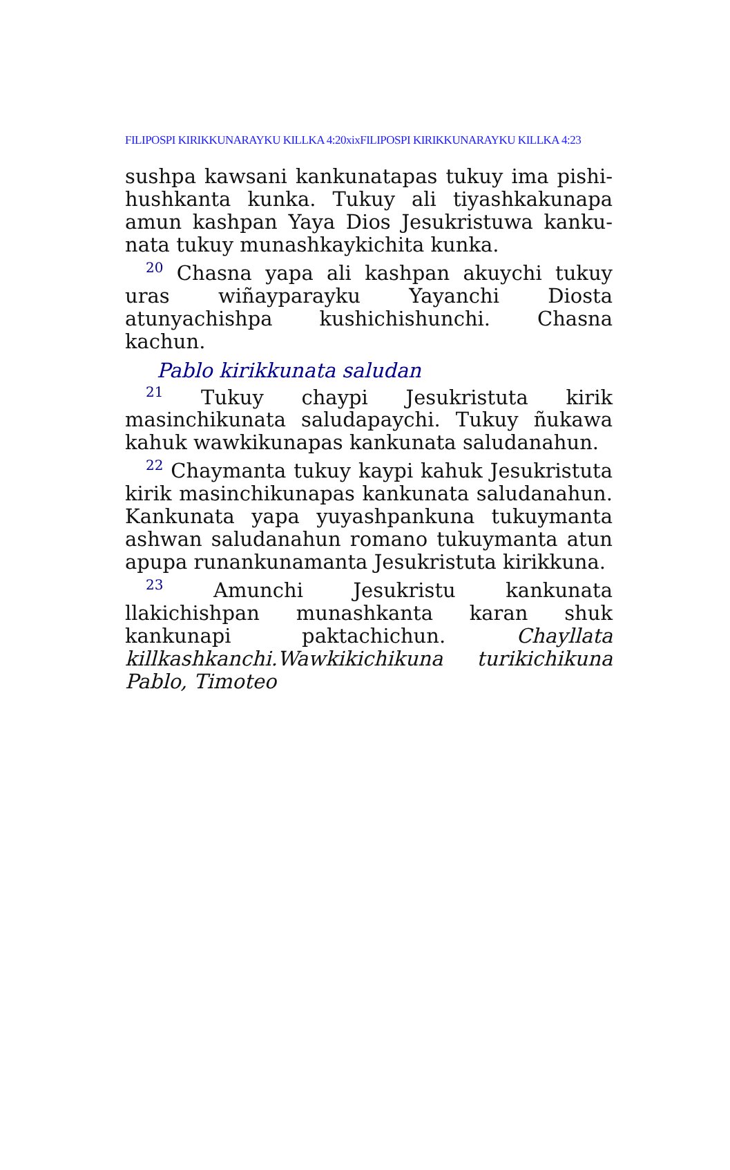FILIPOSPI KIRIKKUNARAYKU KILLKA 4:20xixFILIPOSPI KIRIKKUNARAYKU KILLKA 4:23
sushpa kawsani kankunatapas tukuy ima pishi-hushkanta kunka. Tukuy ali tiyashkakunapa amun kashpan Yaya Dios Jesukristuwa kanku-nata tukuy munashkaykichita kunka.
<sup>20</sup> Chasna yapa ali kashpan akuychi tukuy uras wiñayparayku Yayanchi Diosta atunyachishpa kushichishunchi. Chasna kachun.
Pablo kirikkunata saludan
<sup>21</sup> Tukuy chaypi Jesukristuta kirik masinchikunata saludapaychi. Tukuy ñukawa kahuk wawkikunapas kankunata saludanahun.
<sup>22</sup> Chaymanta tukuy kaypi kahuk Jesukristuta kirik masinchikunapas kankunata saludanahun. Kankunata yapa yuyashpankuna tukuymanta ashwan saludanahun romano tukuymanta atun apupa runankunamanta Jesukristuta kirikkuna.
<sup>23</sup> Amunchi Jesukristu kankunata llakichishpan munashkanta karan shuk kankunapi paktachichun. Chayllata killkashkanchi.Wawkikichikuna turikichikuna Pablo, Timoteo